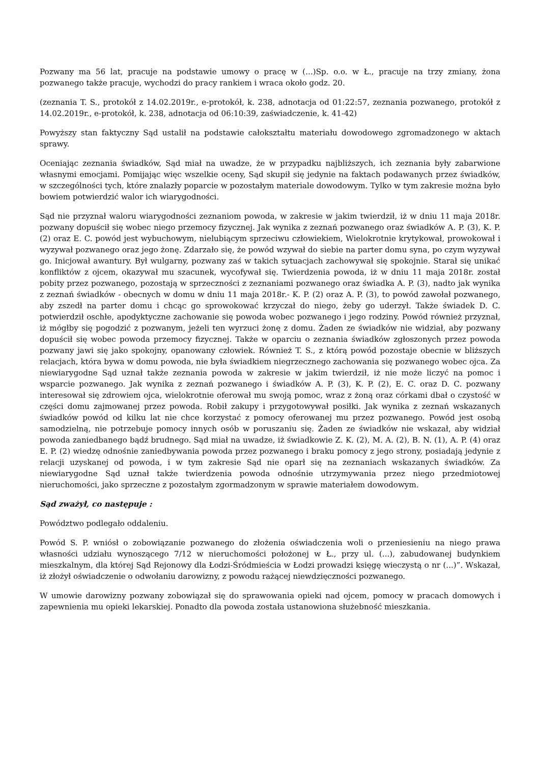Pozwany ma 56 lat, pracuje na podstawie umowy o pracę w (...)Sp. o.o. w Ł., pracuje na trzy zmiany, żona pozwanego także pracuje, wychodzi do pracy rankiem i wraca około godz. 20.
(zeznania T. S., protokół z 14.02.2019r., e-protokół, k. 238, adnotacja od 01:22:57, zeznania pozwanego, protokół z 14.02.2019r., e-protokół, k. 238, adnotacja od 06:10:39, zaświadczenie, k. 41-42)
Powyższy stan faktyczny Sąd ustalił na podstawie całokształtu materiału dowodowego zgromadzonego w aktach sprawy.
Oceniając zeznania świadków, Sąd miał na uwadze, że w przypadku najbliższych, ich zeznania były zabarwione własnymi emocjami. Pomijając więc wszelkie oceny, Sąd skupił się jedynie na faktach podawanych przez świadków, w szczególności tych, które znalazły poparcie w pozostałym materiale dowodowym. Tylko w tym zakresie można było bowiem potwierdzić walor ich wiarygodności.
Sąd nie przyznał waloru wiarygodności zeznaniom powoda, w zakresie w jakim twierdził, iż w dniu 11 maja 2018r. pozwany dopuścił się wobec niego przemocy fizycznej. Jak wynika z zeznań pozwanego oraz świadków A. P. (3), K. P. (2) oraz E. C. powód jest wybuchowym, nielubiącym sprzeciwu człowiekiem, Wielokrotnie krytykował, prowokował i wyzywał pozwanego oraz jego żonę. Zdarzało się, że powód wzywał do siebie na parter domu syna, po czym wyzywał go. Inicjował awantury. Był wulgarny, pozwany zaś w takich sytuacjach zachowywał się spokojnie. Starał się unikać konfliktów z ojcem, okazywał mu szacunek, wycofywał się. Twierdzenia powoda, iż w dniu 11 maja 2018r. został pobity przez pozwanego, pozostają w sprzeczności z zeznaniami pozwanego oraz świadka A. P. (3), nadto jak wynika z zeznań świadków - obecnych w domu w dniu 11 maja 2018r.- K. P. (2) oraz A. P. (3), to powód zawołał pozwanego, aby zszedł na parter domu i chcąc go sprowokować krzyczał do niego, żeby go uderzył. Także świadek D. C. potwierdził oschłe, apodyktyczne zachowanie się powoda wobec pozwanego i jego rodziny. Powód również przyznał, iż mógłby się pogodzić z pozwanym, jeżeli ten wyrzuci żonę z domu. Żaden ze świadków nie widział, aby pozwany dopuścił się wobec powoda przemocy fizycznej. Także w oparciu o zeznania świadków zgłoszonych przez powoda pozwany jawi się jako spokojny, opanowany człowiek. Również T. S., z którą powód pozostaje obecnie w bliższych relacjach, która bywa w domu powoda, nie była świadkiem niegrzecznego zachowania się pozwanego wobec ojca. Za niewiarygodne Sąd uznał także zeznania powoda w zakresie w jakim twierdził, iż nie może liczyć na pomoc i wsparcie pozwanego. Jak wynika z zeznań pozwanego i świadków A. P. (3), K. P. (2), E. C. oraz D. C. pozwany interesował się zdrowiem ojca, wielokrotnie oferował mu swoją pomoc, wraz z żoną oraz córkami dbał o czystość w części domu zajmowanej przez powoda. Robił zakupy i przygotowywał posiłki. Jak wynika z zeznań wskazanych świadków powód od kilku lat nie chce korzystać z pomocy oferowanej mu przez pozwanego. Powód jest osobą samodzielną, nie potrzebuje pomocy innych osób w poruszaniu się. Żaden ze świadków nie wskazał, aby widział powoda zaniedbanego bądź brudnego. Sąd miał na uwadze, iż świadkowie Z. K. (2), M. A. (2), B. N. (1), A. P. (4) oraz E. P. (2) wiedzę odnośnie zaniedbywania powoda przez pozwanego i braku pomocy z jego strony, posiadają jedynie z relacji uzyskanej od powoda, i w tym zakresie Sąd nie oparł się na zeznaniach wskazanych świadków. Za niewiarygodne Sąd uznał także twierdzenia powoda odnośnie utrzymywania przez niego przedmiotowej nieruchomości, jako sprzeczne z pozostałym zgormadzonym w sprawie materiałem dowodowym.
Sąd zważył, co następuje :
Powództwo podlegało oddaleniu.
Powód S. P. wniósł o zobowiązanie pozwanego do złożenia oświadczenia woli o przeniesieniu na niego prawa własności udziału wynoszącego 7/12 w nieruchomości położonej w Ł., przy ul. (...), zabudowanej budynkiem mieszkalnym, dla której Sąd Rejonowy dla Łodzi-Śródmieścia w Łodzi prowadzi księgę wieczystą o nr (...)”. Wskazał, iż złożył oświadczenie o odwołaniu darowizny, z powodu rażącej niewdzięczności pozwanego.
W umowie darowizny pozwany zobowiązał się do sprawowania opieki nad ojcem, pomocy w pracach domowych i zapewnienia mu opieki lekarskiej. Ponadto dla powoda została ustanowiona służebność mieszkania.